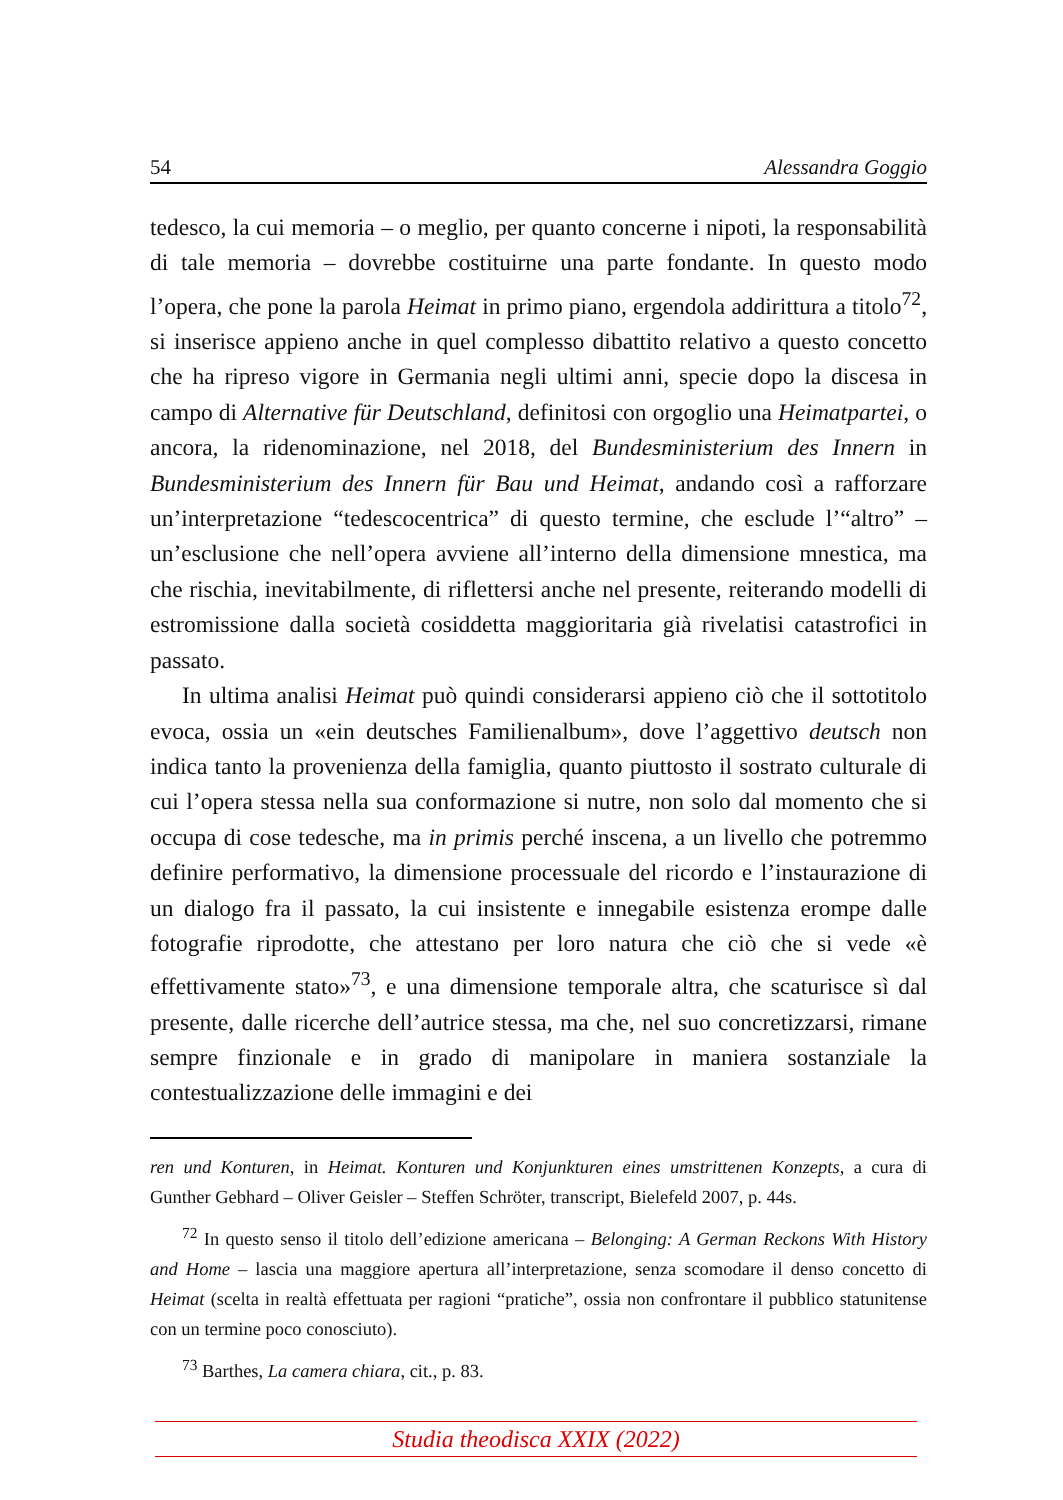54 Alessandra Goggio
tedesco, la cui memoria – o meglio, per quanto concerne i nipoti, la responsabilità di tale memoria – dovrebbe costituirne una parte fondante. In questo modo l’opera, che pone la parola Heimat in primo piano, ergendola addirittura a titolo<sup>72</sup>, si inserisce appieno anche in quel complesso dibattito relativo a questo concetto che ha ripreso vigore in Germania negli ultimi anni, specie dopo la discesa in campo di Alternative für Deutschland, definitosi con orgoglio una Heimatpartei, o ancora, la ridenominazione, nel 2018, del Bundesministerium des Innern in Bundesministerium des Innern für Bau und Heimat, andando così a rafforzare un’interpretazione “tedescocentrica” di questo termine, che esclude l’“altro” – un’esclusione che nell’opera avviene all’interno della dimensione mnestica, ma che rischia, inevitabilmente, di riflettersi anche nel presente, reiterando modelli di estromissione dalla società cosiddetta maggioritaria già rivelatisi catastrofici in passato.
In ultima analisi Heimat può quindi considerarsi appieno ciò che il sottotitolo evoca, ossia un «ein deutsches Familienalbum», dove l’aggettivo deutsch non indica tanto la provenienza della famiglia, quanto piuttosto il sostrato culturale di cui l’opera stessa nella sua conformazione si nutre, non solo dal momento che si occupa di cose tedesche, ma in primis perché inscena, a un livello che potremmo definire performativo, la dimensione processuale del ricordo e l’instaurazione di un dialogo fra il passato, la cui insistente e innegabile esistenza erompe dalle fotografie riprodotte, che attestano per loro natura che ciò che si vede «è effettivamente stato»<sup>73</sup>, e una dimensione temporale altra, che scaturisce sì dal presente, dalle ricerche dell’autrice stessa, ma che, nel suo concretizzarsi, rimane sempre finzionale e in grado di manipolare in maniera sostanziale la contestualizzazione delle immagini e dei
ren und Konturen, in Heimat. Konturen und Konjunkturen eines umstrittenen Konzepts, a cura di Gunther Gebhard – Oliver Geisler – Steffen Schröter, transcript, Bielefeld 2007, p. 44s.
<sup>72</sup> In questo senso il titolo dell’edizione americana – Belonging: A German Reckons With History and Home – lascia una maggiore apertura all’interpretazione, senza scomodare il denso concetto di Heimat (scelta in realtà effettuata per ragioni “pratiche”, ossia non confrontare il pubblico statunitense con un termine poco conosciuto).
<sup>73</sup> Barthes, La camera chiara, cit., p. 83.
Studia theodisca XXIX (2022)